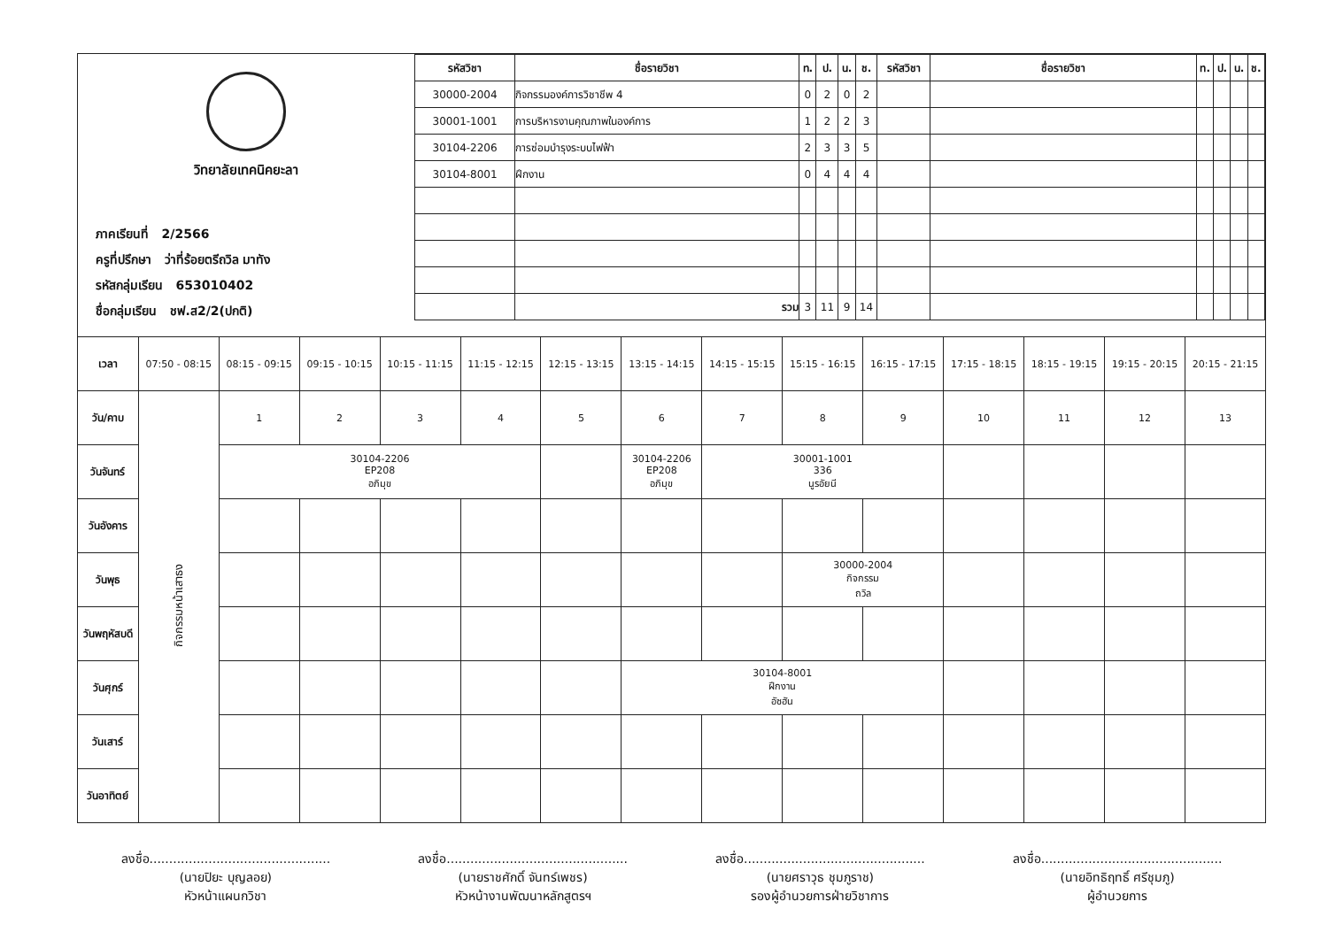วิทยาลัยเทคนิคยะลา
ภาคเรียนที่ 2/2566
ครูที่ปรึกษา ว่าที่ร้อยตรีถวิล มาทัง
รหัสกลุ่มเรียน 653010402
ชื่อกลุ่มเรียน ชฟ.ส2/2(ปกติ)
| รหัสวิชา | ชื่อรายวิชา | ท. | ป. | น. | ช. | รหัสวิชา | ชื่อรายวิชา | ท. | ป. | น. | ช. |
| --- | --- | --- | --- | --- | --- | --- | --- | --- | --- | --- | --- |
| 30000-2004 | กิจกรรมองค์การวิชาชีพ 4 | 0 | 2 | 0 | 2 | | | | | | |
| 30001-1001 | การบริหารงานคุณภาพในองค์การ | 1 | 2 | 2 | 3 | | | | | | |
| 30104-2206 | การซ่อมบำรุงระบบไฟฟ้า | 2 | 3 | 3 | 5 | | | | | | |
| 30104-8001 | ฝึกงาน | 0 | 4 | 4 | 4 | | | | | | |
| | รวม | 3 | 11 | 9 | 14 | | | | | | |
| เวลา | 07:50 - 08:15 | 08:15 - 09:15 | 09:15 - 10:15 | 10:15 - 11:15 | 11:15 - 12:15 | 12:15 - 13:15 | 13:15 - 14:15 | 14:15 - 15:15 | 15:15 - 16:15 | 16:15 - 17:15 | 17:15 - 18:15 | 18:15 - 19:15 | 19:15 - 20:15 | 20:15 - 21:15 |
| วัน/คาบ | กิจกรรมหน้าเสาธง | 1 | 2 | 3 | 4 | 5 | 6 | 7 | 8 | 9 | 10 | 11 | 12 | 13 |
| วันจันทร์ | | 30104-2206 EP208 อภิมุข | | | | | 30104-2206 EP208 อภิมุข | 30001-1001 336 นูรอัยนี | | | | | | |
| วันอังคาร | | | | | | | | | | | | | | |
| วันพุธ | | | | | | | | | 30000-2004 กิจกรรม ถวิล | | | | | |
| วันพฤหัสบดี | | | | | | | | | | | | | | |
| วันศุกร์ | | | | | | | 30104-8001 ฝึกงาน อัซฮัน | | | | | | | |
| วันเสาร์ | | | | | | | | | | | | | | |
| วันอาทิตย์ | | | | | | | | | | | | | | |
ลงชื่อ..............................................
(นายปิยะ บุญลอย)
หัวหน้าแผนกวิชา
ลงชื่อ..............................................
(นายราชศักดิ์ จันทร์เพชร)
หัวหน้างานพัฒนาหลักสูตรฯ
ลงชื่อ..............................................
(นายศราวุธ ชุมภูราช)
รองผู้อำนวยการฝ่ายวิชาการ
ลงชื่อ..............................................
(นายอิทธิฤทธิ์ ศรีชุมภู)
ผู้อำนวยการ